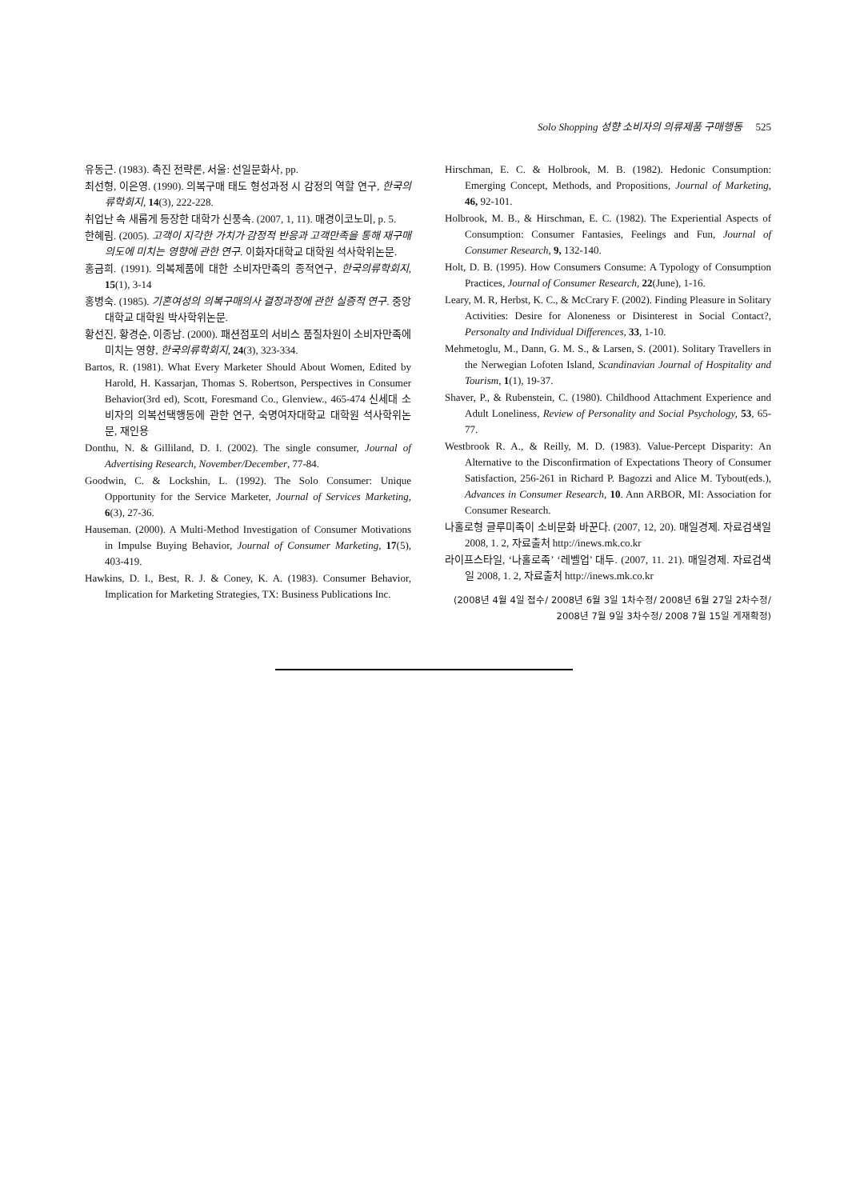Solo Shopping 성향 소비자의 의류제품 구매행동 525
유동근. (1983). 촉진 전략론, 서울: 선일문화사, pp.
최선형, 이은영. (1990). 의복구매 태도 형성과정 시 감정의 역할 연구, 한국의류학회지, 14(3), 222-228.
취업난 속 새롭게 등장한 대학가 신풍속. (2007, 1, 11). 매경이코노미, p. 5.
한혜림. (2005). 고객이 지각한 가치가 감정적 반응과 고객만족을 통해 재구매 의도에 미치는 영향에 관한 연구. 이화자대학교 대학원 석사학위논문.
홍금희. (1991). 의복제품에 대한 소비자만족의 종적연구, 한국의류학회지, 15(1), 3-14
홍병숙. (1985). 기혼여성의 의복구매의사 결정과정에 관한 실증적 연구. 중앙대학교 대학원 박사학위논문.
황선진, 황경순, 이종남. (2000). 패션점포의 서비스 품질차원이 소비자만족에 미치는 영향, 한국의류학회지, 24(3), 323-334.
Bartos, R. (1981). What Every Marketer Should About Women, Edited by Harold, H. Kassarjan, Thomas S. Robertson, Perspectives in Consumer Behavior(3rd ed), Scott, Foresmand Co., Glenview., 465-474 신세대 소비자의 의복선택행동에 관한 연구, 숙명여자대학교 대학원 석사학위논문, 재인용
Donthu, N. & Gilliland, D. I. (2002). The single consumer, Journal of Advertising Research, November/December, 77-84.
Goodwin, C. & Lockshin, L. (1992). The Solo Consumer: Unique Opportunity for the Service Marketer, Journal of Services Marketing, 6(3), 27-36.
Hauseman. (2000). A Multi-Method Investigation of Consumer Motivations in Impulse Buying Behavior, Journal of Consumer Marketing, 17(5), 403-419.
Hawkins, D. I., Best, R. J. & Coney, K. A. (1983). Consumer Behavior, Implication for Marketing Strategies, TX: Business Publications Inc.
Hirschman, E. C. & Holbrook, M. B. (1982). Hedonic Consumption: Emerging Concept, Methods, and Propositions, Journal of Marketing, 46, 92-101.
Holbrook, M. B., & Hirschman, E. C. (1982). The Experiential Aspects of Consumption: Consumer Fantasies, Feelings and Fun, Journal of Consumer Research, 9, 132-140.
Holt, D. B. (1995). How Consumers Consume: A Typology of Consumption Practices, Journal of Consumer Research, 22(June), 1-16.
Leary, M. R, Herbst, K. C., & McCrary F. (2002). Finding Pleasure in Solitary Activities: Desire for Aloneness or Disinterest in Social Contact?, Personalty and Individual Differences, 33, 1-10.
Mehmetoglu, M., Dann, G. M. S., & Larsen, S. (2001). Solitary Travellers in the Nerwegian Lofoten Island, Scandinavian Journal of Hospitality and Tourism, 1(1), 19-37.
Shaver, P., & Rubenstein, C. (1980). Childhood Attachment Experience and Adult Loneliness, Review of Personality and Social Psychology, 53, 65-77.
Westbrook R. A., & Reilly, M. D. (1983). Value-Percept Disparity: An Alternative to the Disconfirmation of Expectations Theory of Consumer Satisfaction, 256-261 in Richard P. Bagozzi and Alice M. Tybout(eds.), Advances in Consumer Research, 10. Ann ARBOR, MI: Association for Consumer Research.
나홀로형 글루미족이 소비문화 바꾼다. (2007, 12, 20). 매일경제. 자료검색일 2008, 1. 2, 자료출처 http://inews.mk.co.kr
라이프스타일, ‘나홀로족’ ‘레벨업’ 대두. (2007, 11. 21). 매일경제. 자료검색일 2008, 1. 2, 자료출처 http://inews.mk.co.kr
(2008년 4월 4일 접수/ 2008년 6월 3일 1차수정/ 2008년 6월 27일 2차수정/
2008년 7월 9일 3차수정/ 2008 7월 15일 게재확정)